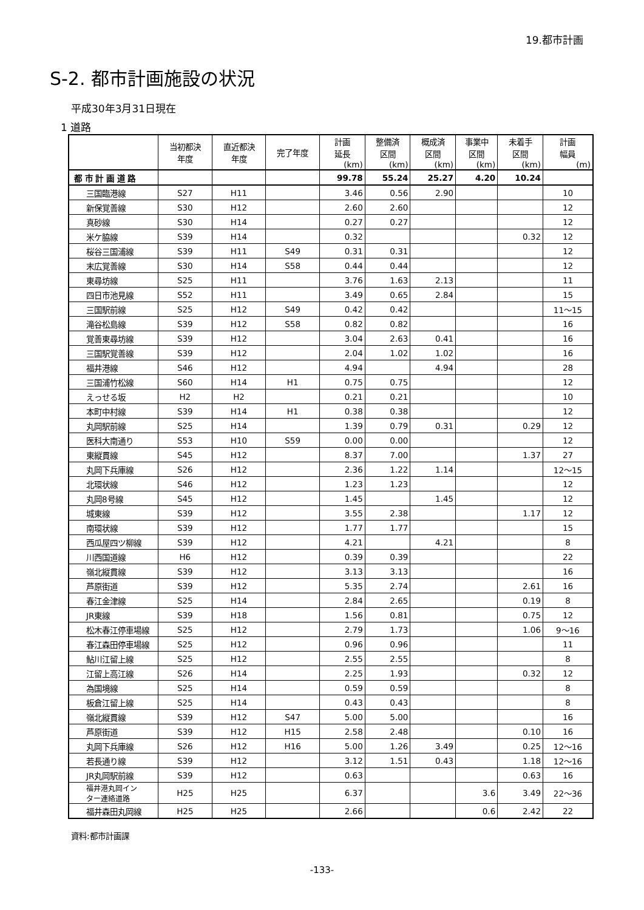19.都市計画
S-2. 都市計画施設の状況
平成30年3月31日現在
1 道路
| | 当初都決 年度 | 直近都決 年度 | 完了年度 | 計画 延長 (km) | 整備済 区間 (km) | 概成済 区間 (km) | 事業中 区間 (km) | 未着手 区間 (km) | 計画 幅員 (m) |
| --- | --- | --- | --- | --- | --- | --- | --- | --- | --- |
| 都 市 計 画 道 路 | | | | 99.78 | 55.24 | 25.27 | 4.20 | 10.24 | |
| 三国臨港線 | S27 | H11 | | 3.46 | 0.56 | 2.90 | | | 10 |
| 新保覚善線 | S30 | H12 | | 2.60 | 2.60 | | | | 12 |
| 真砂線 | S30 | H14 | | 0.27 | 0.27 | | | | 12 |
| 米ケ脇線 | S39 | H14 | | 0.32 | | | | 0.32 | 12 |
| 桜谷三国浦線 | S39 | H11 | S49 | 0.31 | 0.31 | | | | 12 |
| 末広覚善線 | S30 | H14 | S58 | 0.44 | 0.44 | | | | 12 |
| 東尋坊線 | S25 | H11 | | 3.76 | 1.63 | 2.13 | | | 11 |
| 四日市池見線 | S52 | H11 | | 3.49 | 0.65 | 2.84 | | | 15 |
| 三国駅前線 | S25 | H12 | S49 | 0.42 | 0.42 | | | | 11～15 |
| 滝谷松島線 | S39 | H12 | S58 | 0.82 | 0.82 | | | | 16 |
| 覚善東尋坊線 | S39 | H12 | | 3.04 | 2.63 | 0.41 | | | 16 |
| 三国駅覚善線 | S39 | H12 | | 2.04 | 1.02 | 1.02 | | | 16 |
| 福井港線 | S46 | H12 | | 4.94 | | 4.94 | | | 28 |
| 三国浦竹松線 | S60 | H14 | H1 | 0.75 | 0.75 | | | | 12 |
| えっせる坂 | H2 | H2 | | 0.21 | 0.21 | | | | 10 |
| 本町中村線 | S39 | H14 | H1 | 0.38 | 0.38 | | | | 12 |
| 丸岡駅前線 | S25 | H14 | | 1.39 | 0.79 | 0.31 | | 0.29 | 12 |
| 医科大南通り | S53 | H10 | S59 | 0.00 | 0.00 | | | | 12 |
| 東縦貫線 | S45 | H12 | | 8.37 | 7.00 | | | 1.37 | 27 |
| 丸岡下兵庫線 | S26 | H12 | | 2.36 | 1.22 | 1.14 | | | 12～15 |
| 北環状線 | S46 | H12 | | 1.23 | 1.23 | | | | 12 |
| 丸岡8号線 | S45 | H12 | | 1.45 | | 1.45 | | | 12 |
| 城東線 | S39 | H12 | | 3.55 | 2.38 | | | 1.17 | 12 |
| 南環状線 | S39 | H12 | | 1.77 | 1.77 | | | | 15 |
| 西瓜屋四ツ柳線 | S39 | H12 | | 4.21 | | 4.21 | | | 8 |
| 川西国道線 | H6 | H12 | | 0.39 | 0.39 | | | | 22 |
| 嶺北縦貫線 | S39 | H12 | | 3.13 | 3.13 | | | | 16 |
| 芦原街道 | S39 | H12 | | 5.35 | 2.74 | | | 2.61 | 16 |
| 春江金津線 | S25 | H14 | | 2.84 | 2.65 | | | 0.19 | 8 |
| JR東線 | S39 | H18 | | 1.56 | 0.81 | | | 0.75 | 12 |
| 松木春江停車場線 | S25 | H12 | | 2.79 | 1.73 | | | 1.06 | 9～16 |
| 春江森田停車場線 | S25 | H12 | | 0.96 | 0.96 | | | | 11 |
| 鮎川江留上線 | S25 | H12 | | 2.55 | 2.55 | | | | 8 |
| 江留上高江線 | S26 | H14 | | 2.25 | 1.93 | | | 0.32 | 12 |
| 為国境線 | S25 | H14 | | 0.59 | 0.59 | | | | 8 |
| 板倉江留上線 | S25 | H14 | | 0.43 | 0.43 | | | | 8 |
| 嶺北縦貫線 | S39 | H12 | S47 | 5.00 | 5.00 | | | | 16 |
| 芦原街道 | S39 | H12 | H15 | 2.58 | 2.48 | | | 0.10 | 16 |
| 丸岡下兵庫線 | S26 | H12 | H16 | 5.00 | 1.26 | 3.49 | | 0.25 | 12～16 |
| 若長通り線 | S39 | H12 | | 3.12 | 1.51 | 0.43 | | 1.18 | 12～16 |
| JR丸岡駅前線 | S39 | H12 | | 0.63 | | | | 0.63 | 16 |
| 福井港丸岡イン ター連絡道路 | H25 | H25 | | 6.37 | | | 3.6 | 3.49 | 22～36 |
| 福井森田丸岡線 | H25 | H25 | | 2.66 | | | 0.6 | 2.42 | 22 |
資料:都市計画課
-133-